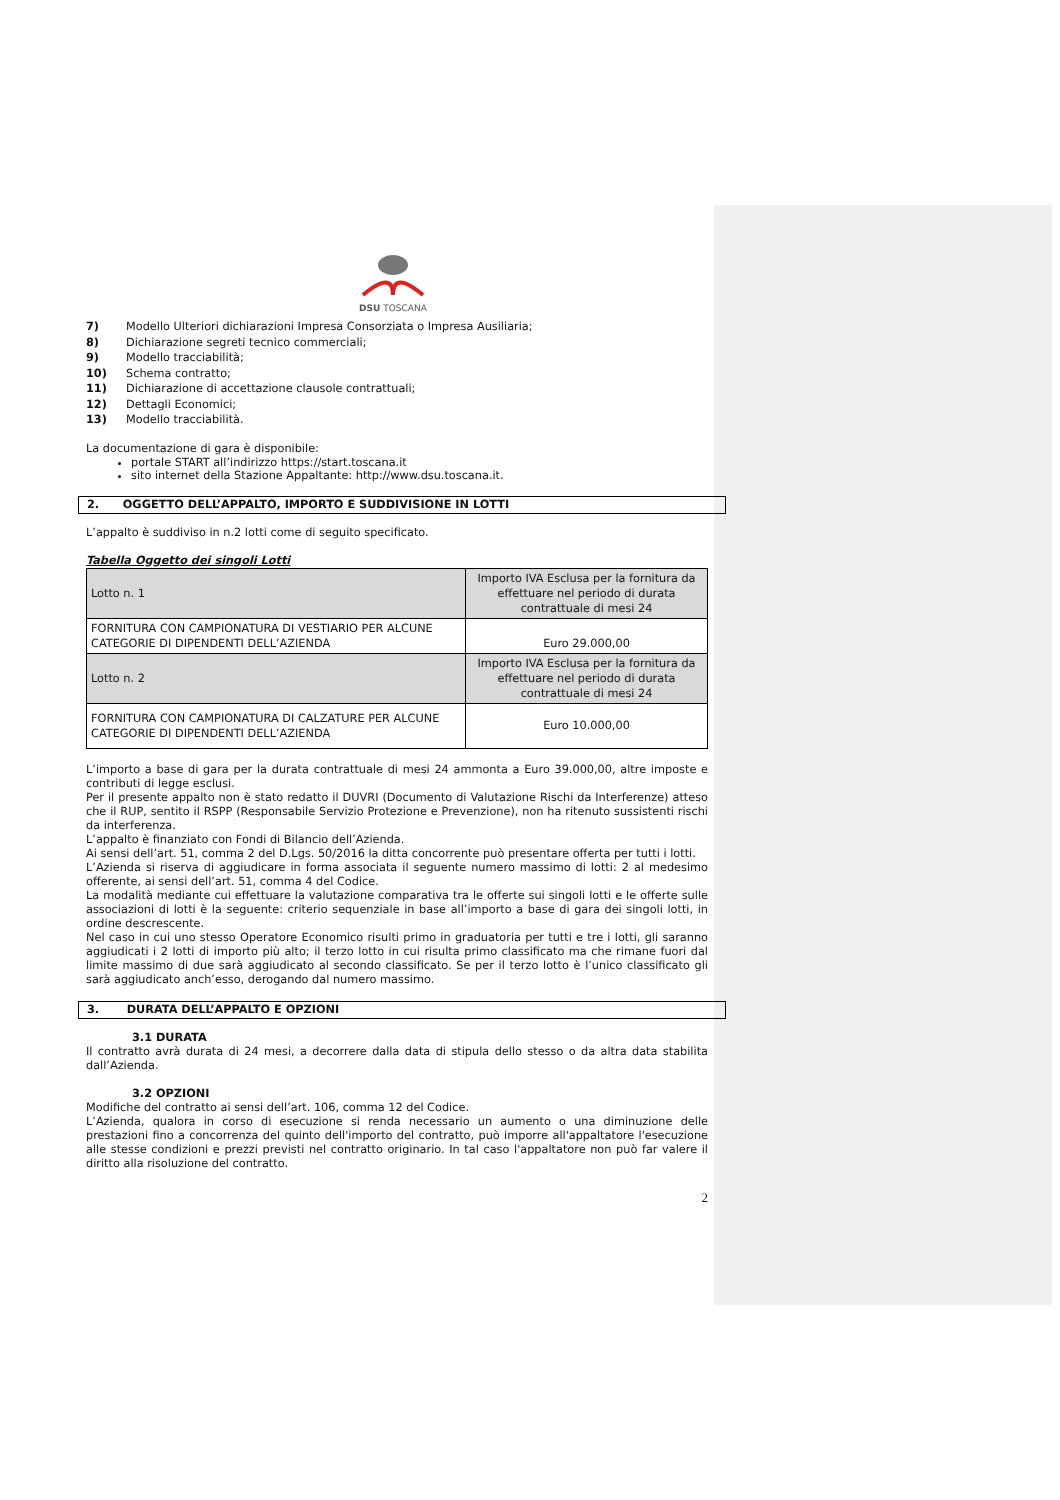DSU TOSCANA
7) Modello Ulteriori dichiarazioni Impresa Consorziata o Impresa Ausiliaria;
8) Dichiarazione segreti tecnico commerciali;
9) Modello tracciabilità;
10) Schema contratto;
11) Dichiarazione di accettazione clausole contrattuali;
12) Dettagli Economici;
13) Modello tracciabilità.
La documentazione di gara è disponibile:
portale START all’indirizzo https://start.toscana.it
sito internet della Stazione Appaltante: http://www.dsu.toscana.it.
2. OGGETTO DELL’APPALTO, IMPORTO E SUDDIVISIONE IN LOTTI
L’appalto è suddiviso in n.2 lotti come di seguito specificato.
Tabella Oggetto dei singoli Lotti
| Lotto n. 1 | Importo IVA Esclusa per la fornitura da effettuare nel periodo di durata contrattuale di mesi 24 |
| FORNITURA CON CAMPIONATURA DI VESTIARIO PER ALCUNE CATEGORIE DI DIPENDENTI DELL’AZIENDA | Euro 29.000,00 |
| Lotto n. 2 | Importo IVA Esclusa per la fornitura da effettuare nel periodo di durata contrattuale di mesi 24 |
| FORNITURA CON CAMPIONATURA DI CALZATURE PER ALCUNE CATEGORIE DI DIPENDENTI DELL’AZIENDA | Euro 10.000,00 |
L’importo a base di gara per la durata contrattuale di mesi 24 ammonta a Euro 39.000,00, altre imposte e contributi di legge esclusi.
Per il presente appalto non è stato redatto il DUVRI (Documento di Valutazione Rischi da Interferenze) atteso che il RUP, sentito il RSPP (Responsabile Servizio Protezione e Prevenzione), non ha ritenuto sussistenti rischi da interferenza.
L’appalto è finanziato con Fondi di Bilancio dell’Azienda.
Ai sensi dell’art. 51, comma 2 del D.Lgs. 50/2016 la ditta concorrente può presentare offerta per tutti i lotti.
L’Azienda si riserva di aggiudicare in forma associata il seguente numero massimo di lotti: 2 al medesimo offerente, ai sensi dell’art. 51, comma 4 del Codice.
La modalità mediante cui effettuare la valutazione comparativa tra le offerte sui singoli lotti e le offerte sulle associazioni di lotti è la seguente: criterio sequenziale in base all’importo a base di gara dei singoli lotti, in ordine descrescente.
Nel caso in cui uno stesso Operatore Economico risulti primo in graduatoria per tutti e tre i lotti, gli saranno aggiudicati i 2 lotti di importo più alto; il terzo lotto in cui risulta primo classificato ma che rimane fuori dal limite massimo di due sarà aggiudicato al secondo classificato. Se per il terzo lotto è l’unico classificato gli sarà aggiudicato anch’esso, derogando dal numero massimo.
3. DURATA DELL’APPALTO E OPZIONI
3.1 DURATA
Il contratto avrà durata di 24 mesi, a decorrere dalla data di stipula dello stesso o da altra data stabilita dall’Azienda.
3.2 OPZIONI
Modifiche del contratto ai sensi dell’art. 106, comma 12 del Codice.
L’Azienda, qualora in corso di esecuzione si renda necessario un aumento o una diminuzione delle prestazioni fino a concorrenza del quinto dell'importo del contratto, può imporre all'appaltatore l'esecuzione alle stesse condizioni e prezzi previsti nel contratto originario. In tal caso l'appaltatore non può far valere il diritto alla risoluzione del contratto.
2